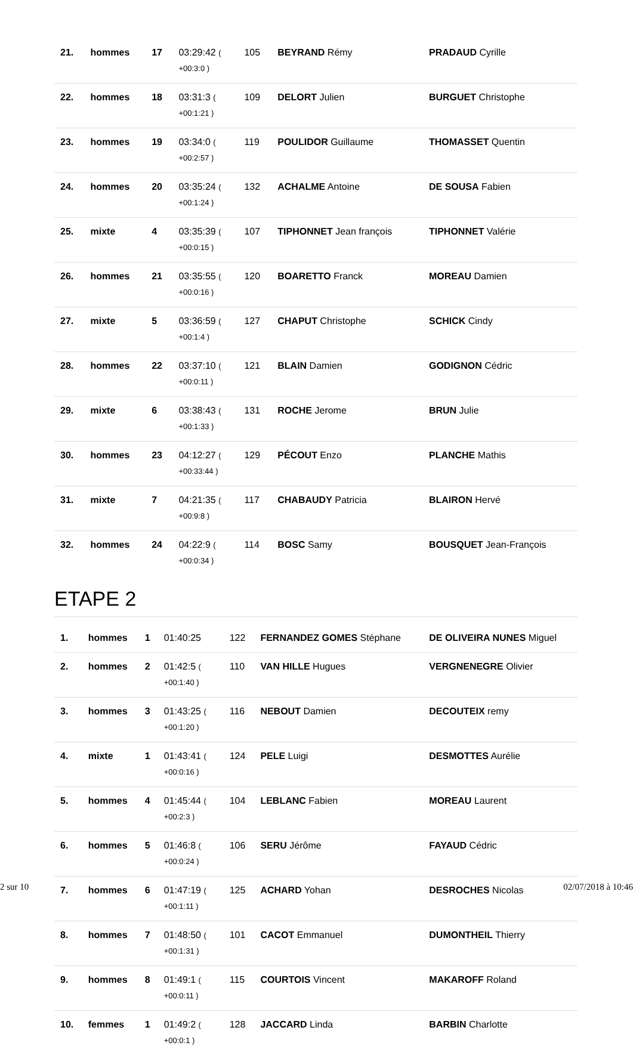| 21. | hommes | 17 | 03:29:42 ( +00:3:0 ) | 105 | BEYRAND Rémy | PRADAUD Cyrille |
| 22. | hommes | 18 | 03:31:3 ( +00:1:21 ) | 109 | DELORT Julien | BURGUET Christophe |
| 23. | hommes | 19 | 03:34:0 ( +00:2:57 ) | 119 | POULIDOR Guillaume | THOMASSET Quentin |
| 24. | hommes | 20 | 03:35:24 ( +00:1:24 ) | 132 | ACHALME Antoine | DE SOUSA Fabien |
| 25. | mixte | 4 | 03:35:39 ( +00:0:15 ) | 107 | TIPHONNET Jean françois | TIPHONNET Valérie |
| 26. | hommes | 21 | 03:35:55 ( +00:0:16 ) | 120 | BOARETTO Franck | MOREAU Damien |
| 27. | mixte | 5 | 03:36:59 ( +00:1:4 ) | 127 | CHAPUT Christophe | SCHICK Cindy |
| 28. | hommes | 22 | 03:37:10 ( +00:0:11 ) | 121 | BLAIN Damien | GODIGNON Cédric |
| 29. | mixte | 6 | 03:38:43 ( +00:1:33 ) | 131 | ROCHE Jerome | BRUN Julie |
| 30. | hommes | 23 | 04:12:27 ( +00:33:44 ) | 129 | PÉCOUT Enzo | PLANCHE Mathis |
| 31. | mixte | 7 | 04:21:35 ( +00:9:8 ) | 117 | CHABAUDY Patricia | BLAIRON Hervé |
| 32. | hommes | 24 | 04:22:9 ( +00:0:34 ) | 114 | BOSC Samy | BOUSQUET Jean-François |
ETAPE 2
| 1. | hommes | 1 | 01:40:25 | 122 | FERNANDEZ GOMES Stéphane | DE OLIVEIRA NUNES Miguel |
| 2. | hommes | 2 | 01:42:5 ( +00:1:40 ) | 110 | VAN HILLE Hugues | VERGNENEGRE Olivier |
| 3. | hommes | 3 | 01:43:25 ( +00:1:20 ) | 116 | NEBOUT Damien | DECOUTEIX remy |
| 4. | mixte | 1 | 01:43:41 ( +00:0:16 ) | 124 | PELE Luigi | DESMOTTES Aurélie |
| 5. | hommes | 4 | 01:45:44 ( +00:2:3 ) | 104 | LEBLANC Fabien | MOREAU Laurent |
| 6. | hommes | 5 | 01:46:8 ( +00:0:24 ) | 106 | SERU Jérôme | FAYAUD Cédric |
| 7. | hommes | 6 | 01:47:19 ( +00:1:11 ) | 125 | ACHARD Yohan | DESROCHES Nicolas |
| 8. | hommes | 7 | 01:48:50 ( +00:1:31 ) | 101 | CACOT Emmanuel | DUMONTHEIL Thierry |
| 9. | hommes | 8 | 01:49:1 ( +00:0:11 ) | 115 | COURTOIS Vincent | MAKAROFF Roland |
| 10. | femmes | 1 | 01:49:2 ( +00:0:1 ) | 128 | JACCARD Linda | BARBIN Charlotte |
2 sur 10 02/07/2018 à 10:46